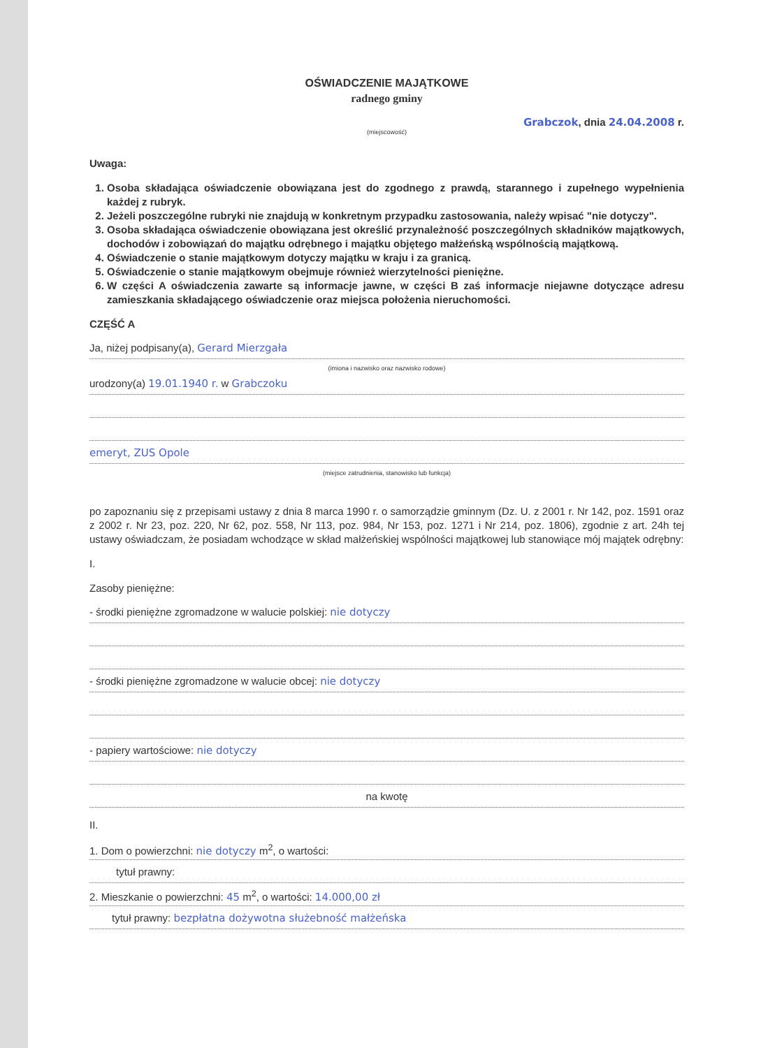OŚWIADCZENIE MAJĄTKOWE
radnego gminy
Grabczok, dnia 24.04.2008 r.
(miejscowość)
Uwaga:
1. Osoba składająca oświadczenie obowiązana jest do zgodnego z prawdą, starannego i zupełnego wypełnienia każdej z rubryk.
2. Jeżeli poszczególne rubryki nie znajdują w konkretnym przypadku zastosowania, należy wpisać "nie dotyczy".
3. Osoba składająca oświadczenie obowiązana jest określić przynależność poszczególnych składników majątkowych, dochodów i zobowiązań do majątku odrębnego i majątku objętego małżeńską wspólnością majątkową.
4. Oświadczenie o stanie majątkowym dotyczy majątku w kraju i za granicą.
5. Oświadczenie o stanie majątkowym obejmuje również wierzytelności pieniężne.
6. W części A oświadczenia zawarte są informacje jawne, w części B zaś informacje niejawne dotyczące adresu zamieszkania składającego oświadczenie oraz miejsca położenia nieruchomości.
CZĘŚĆ A
Ja, niżej podpisany(a), Gerard Mierzgała
(imiona i nazwisko oraz nazwisko rodowe)
urodzony(a) 19.01.1940 r. w Grabczoku
emeryt, ZUS Opole
(miejsce zatrudnienia, stanowisko lub funkcja)
po zapoznaniu się z przepisami ustawy z dnia 8 marca 1990 r. o samorządzie gminnym (Dz. U. z 2001 r. Nr 142, poz. 1591 oraz z 2002 r. Nr 23, poz. 220, Nr 62, poz. 558, Nr 113, poz. 984, Nr 153, poz. 1271 i Nr 214, poz. 1806), zgodnie z art. 24h tej ustawy oświadczam, że posiadam wchodzące w skład małżeńskiej wspólności majątkowej lub stanowiące mój majątek odrębny:
I.
Zasoby pieniężne:
- środki pieniężne zgromadzone w walucie polskiej: nie dotyczy
- środki pieniężne zgromadzone w walucie obcej: nie dotyczy
- papiery wartościowe: nie dotyczy
na kwotę
II.
1. Dom o powierzchni: nie dotyczy m<sup>2</sup>, o wartości:
tytuł prawny:
2. Mieszkanie o powierzchni: 45 m<sup>2</sup>, o wartości: 14.000,00 zł
tytuł prawny: bezpłatna dożywotna służebność małżeńska